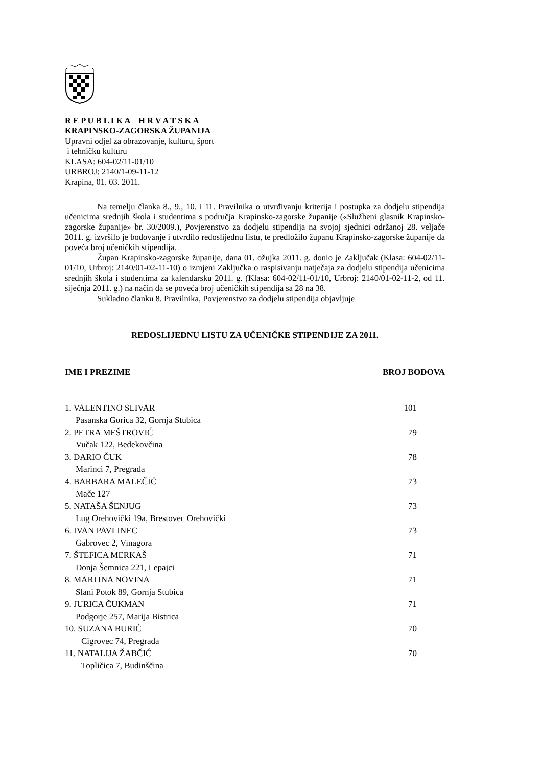R E P U B L I K A H R V A T S K A
KRAPINSKO-ZAGORSKA ŽUPANIJA
Upravni odjel za obrazovanje, kulturu, šport
i tehničku kulturu
KLASA: 604-02/11-01/10
URBROJ: 2140/1-09-11-12
Krapina, 01. 03. 2011.
Na temelju članka 8., 9., 10. i 11. Pravilnika o utvrđivanju kriterija i postupka za dodjelu stipendija učenicima srednjih škola i studentima s područja Krapinsko-zagorske županije («Službeni glasnik Krapinsko-zagorske županije» br. 30/2009.), Povjerenstvo za dodjelu stipendija na svojoj sjednici održanoj 28. veljače 2011. g. izvršilo je bodovanje i utvrdilo redoslijednu listu, te predložilo županu Krapinsko-zagorske županije da poveća broj učeničkih stipendija.
Župan Krapinsko-zagorske županije, dana 01. ožujka 2011. g. donio je Zaključak (Klasa: 604-02/11-01/10, Urbroj: 2140/01-02-11-10) o izmjeni Zaključka o raspisivanju natječaja za dodjelu stipendija učenicima srednjih škola i studentima za kalendarsku 2011. g. (Klasa: 604-02/11-01/10, Urbroj: 2140/01-02-11-2, od 11. siječnja 2011. g.) na način da se poveća broj učeničkih stipendija sa 28 na 38.
Sukladno članku 8. Pravilnika, Povjerenstvo za dodjelu stipendija objavljuje
REDOSLIJEDNU LISTU ZA UČENIČKE STIPENDIJE ZA 2011.
| IME I PREZIME | BROJ BODOVA |
| --- | --- |
| 1. VALENTINO SLIVAR | 101 |
| Pasanska Gorica 32, Gornja Stubica | |
| 2. PETRA MEŠTROVIĆ | 79 |
| Vučak 122, Bedekovčina | |
| 3. DARIO ČUK | 78 |
| Marinci 7, Pregrada | |
| 4. BARBARA MALEČIĆ | 73 |
| Mače 127 | |
| 5. NATAŠA ŠENJUG | 73 |
| Lug Orehovički 19a, Brestovec Orehovički | |
| 6. IVAN PAVLINEC | 73 |
| Gabrovec 2, Vinagora | |
| 7. ŠTEFICA MERKAŠ | 71 |
| Donja Šemnica 221, Lepajci | |
| 8. MARTINA NOVINA | 71 |
| Slani Potok 89, Gornja Stubica | |
| 9. JURICA ČUKMAN | 71 |
| Podgorje 257, Marija Bistrica | |
| 10. SUZANA BURIĆ | 70 |
| Cigrovec 74, Pregrada | |
| 11. NATALIJA ŽABČIĆ | 70 |
| Topličica 7, Budinščina | |